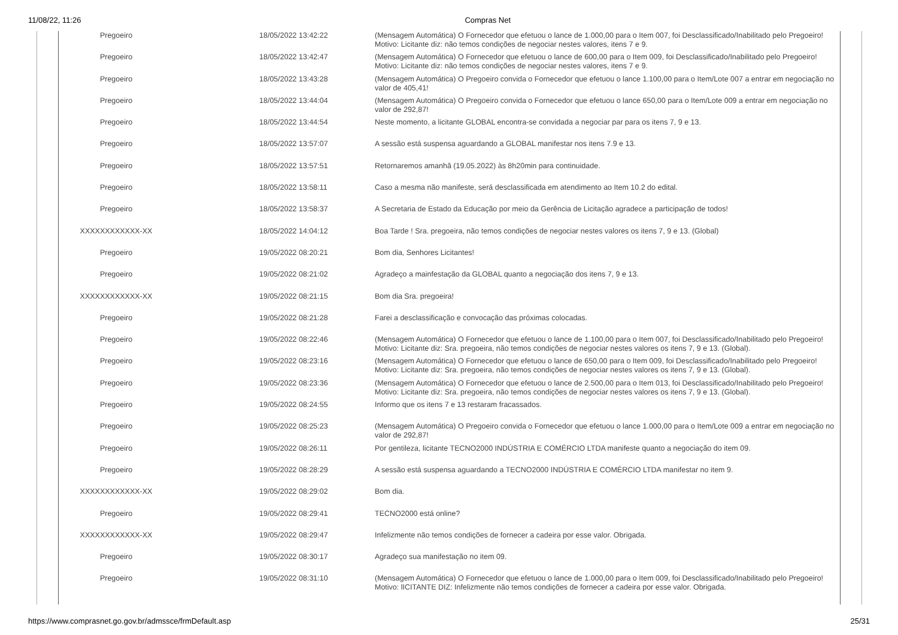11/08/22, 11:26 Compras Net
| Pregoeiro | 18/05/2022 13:42:22 | (Mensagem Automática) O Fornecedor que efetuou o lance de 1.000,00 para o Item 007, foi Desclassificado/Inabilitado pelo Pregoeiro! Motivo: Licitante diz: não temos condições de negociar nestes valores, itens 7 e 9. |
| Pregoeiro | 18/05/2022 13:42:47 | (Mensagem Automática) O Fornecedor que efetuou o lance de 600,00 para o Item 009, foi Desclassificado/Inabilitado pelo Pregoeiro! Motivo: Licitante diz: não temos condições de negociar nestes valores, itens 7 e 9. |
| Pregoeiro | 18/05/2022 13:43:28 | (Mensagem Automática) O Pregoeiro convida o Fornecedor que efetuou o lance 1.100,00 para o Item/Lote 007 a entrar em negociação no valor de 405,41! |
| Pregoeiro | 18/05/2022 13:44:04 | (Mensagem Automática) O Pregoeiro convida o Fornecedor que efetuou o lance 650,00 para o Item/Lote 009 a entrar em negociação no valor de 292,87! |
| Pregoeiro | 18/05/2022 13:44:54 | Neste momento, a licitante GLOBAL encontra-se convidada a negociar par para os itens 7, 9 e 13. |
| Pregoeiro | 18/05/2022 13:57:07 | A sessão está suspensa aguardando a GLOBAL manifestar nos itens 7.9 e 13. |
| Pregoeiro | 18/05/2022 13:57:51 | Retornaremos amanhâ (19.05.2022) às 8h20min para continuidade. |
| Pregoeiro | 18/05/2022 13:58:11 | Caso a mesma não manifeste, será desclassificada em atendimento ao Item 10.2 do edital. |
| Pregoeiro | 18/05/2022 13:58:37 | A Secretaria de Estado da Educação por meio da Gerência de Licitação agradece a participação de todos! |
| XXXXXXXXXXXX-XX | 18/05/2022 14:04:12 | Boa Tarde ! Sra. pregoeira, não temos condições de negociar nestes valores os itens 7, 9 e 13. (Global) |
| Pregoeiro | 19/05/2022 08:20:21 | Bom dia, Senhores Licitantes! |
| Pregoeiro | 19/05/2022 08:21:02 | Agradeço a mainfestação da GLOBAL quanto a negociação dos itens 7, 9 e 13. |
| XXXXXXXXXXXX-XX | 19/05/2022 08:21:15 | Bom dia Sra. pregoeira! |
| Pregoeiro | 19/05/2022 08:21:28 | Farei a desclassificação e convocação das próximas colocadas. |
| Pregoeiro | 19/05/2022 08:22:46 | (Mensagem Automática) O Fornecedor que efetuou o lance de 1.100,00 para o Item 007, foi Desclassificado/Inabilitado pelo Pregoeiro! Motivo: Licitante diz: Sra. pregoeira, não temos condições de negociar nestes valores os itens 7, 9 e 13. (Global). |
| Pregoeiro | 19/05/2022 08:23:16 | (Mensagem Automática) O Fornecedor que efetuou o lance de 650,00 para o Item 009, foi Desclassificado/Inabilitado pelo Pregoeiro! Motivo: Licitante diz: Sra. pregoeira, não temos condições de negociar nestes valores os itens 7, 9 e 13. (Global). |
| Pregoeiro | 19/05/2022 08:23:36 | (Mensagem Automática) O Fornecedor que efetuou o lance de 2.500,00 para o Item 013, foi Desclassificado/Inabilitado pelo Pregoeiro! Motivo: Licitante diz: Sra. pregoeira, não temos condições de negociar nestes valores os itens 7, 9 e 13. (Global). |
| Pregoeiro | 19/05/2022 08:24:55 | Informo que os itens 7 e 13 restaram fracassados. |
| Pregoeiro | 19/05/2022 08:25:23 | (Mensagem Automática) O Pregoeiro convida o Fornecedor que efetuou o lance 1.000,00 para o Item/Lote 009 a entrar em negociação no valor de 292,87! |
| Pregoeiro | 19/05/2022 08:26:11 | Por gentileza, licitante TECNO2000 INDÚSTRIA E COMÉRCIO LTDA manifeste quanto a negociação do item 09. |
| Pregoeiro | 19/05/2022 08:28:29 | A sessão está suspensa aguardando a TECNO2000 INDÚSTRIA E COMÉRCIO LTDA manifestar no item 9. |
| XXXXXXXXXXXX-XX | 19/05/2022 08:29:02 | Bom dia. |
| Pregoeiro | 19/05/2022 08:29:41 | TECNO2000 está online? |
| XXXXXXXXXXXX-XX | 19/05/2022 08:29:47 | Infelizmente não temos condições de fornecer a cadeira por esse valor. Obrigada. |
| Pregoeiro | 19/05/2022 08:30:17 | Agradeço sua manifestação no item 09. |
| Pregoeiro | 19/05/2022 08:31:10 | (Mensagem Automática) O Fornecedor que efetuou o lance de 1.000,00 para o Item 009, foi Desclassificado/Inabilitado pelo Pregoeiro! Motivo: lICITANTE DIZ: Infelizmente não temos condições de fornecer a cadeira por esse valor. Obrigada. |
https://www.comprasnet.go.gov.br/admssce/frmDefault.asp 25/31